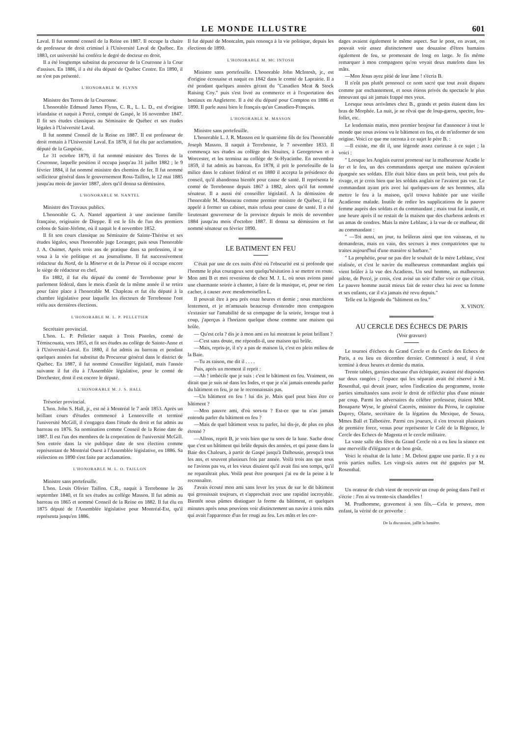LE MONDE ILLUSTRE 601
Laval. Il fut nommé conseil de la Reine en 1887. Il occupe la chaire de professeur de droit criminel à l'Université Laval de Québec. En 1883, cet université lui conféra le degré de docteur en droit.
Il a été longtemps substitut du procureur de la Couronne à la Cour d'assises. En 1886, il a été élu député de Québec Centre. En 1890, il ne s'est pas présenté.
L'HONORABLE M. FLYNN
Ministre des Terres de la Couronne.
L'honorable Edmund James Flynn, C. R., L. L. D., est d'origine irlandaise et naquit à Percé, compté de Gaspé, le 16 novembre 1847. Il fit ses études classiques au Séminaire de Québec et ses études légales à l'Université Laval.
Il fut nommé Conseil de la Reine en 1887. Il est professeur de droit romain à l'Université Laval. En 1878, il fut élu par acclamation, député de la Gaspésie.
Le 31 octobre 1879, il fut nommé ministre des Terres de la Couronne, laquelle position il occupa jusqu'au 31 juillet 1882 ; le 9 février 1884, il fut nommé ministre des chemins de fer. Il fut nommé solliciteur général dans le gouvernement Ross-Taillon, le 12 mai 1885 jusqu'au mois de janvier 1887, alors qu'il donna sa démission.
L'HONORABLE M. NANTEL
Ministre des Travaux publics.
L'honorable G. A. Nantel appartient à une ancienne famille française, originaire de Dieppe. Il est le fils de l'un des premiers colons de Saint-Jérôme, où il naquit le 4 novembre 1852.
Il fit son cours classique au Séminaire de Sainte-Thérèse et ses études légales, sous l'honorable juge Loranger, puis sous l'honorable J. A. Ouimet. Après trois ans de pratique dans sa profession, il se voua à la vie politique et au journalisme. Il fut successivement rédacteur du Nord, de la Minerve et de la Presse où il occupe encore le siège de rédacteur en chef.
En 1882, il fut élu député du comté de Terrebonne pour le parlement fédéral, dans le mois d'août de la même année il se retira pour faire place à l'honorable M. Chapleau et fut élu député à la chambre législative pour laquelle les électeurs de Terrebonne l'ont réélu aux dernières élections.
L'HONORABLE M. L. P. PELLETIER
Secrétaire provincial.
L'hon. L. P. Pelletier naquit à Trois Pistoles, comté de Témiscouata, vers 1855, et fit ses études au collège de Sainte-Anne et à l'Université-Laval. En 1880, il fut admis au barreau et pendant quelques années fut substitut du Procureur général dans le district de Québec. En 1887, il fut nommé Conseiller législatif, mais l'année suivante il fut élu à l'Assemblée législative, pour le comté de Dorchester, dont il est encore le député.
L'HONORABLE M. J. S. HALL
Trésorier provincial.
L'hon. John S. Hall, jr., est né à Montréal le 7 août 1853. Après un brillant cours d'études commencé à Lennoxville et terminé l'université McGill, il s'engagea dans l'étude du droit et fut admis au barreau en 1876. Sa nomination comme Conseil de la Reine date de 1887. Il est l'un des membres de la corporation de l'université McGill. Son entrée dans la vie publique date de son élection comme représentant de Montréal Ouest à l'Assemblée législative, en 1886. Sa réélection en 1890 s'est faite par acclamation.
L'HONORABLE M. L. O. TAILLON
Ministre sans portefeuille.
L'hon. Louis Olivier Taillon. C.R., naquit à Terrebonne le 26 septembre 1840, et fit ses études au collège Masson. Il fut admis au barreau en 1865 et nommé Conseil de la Reine en 1882. Il fut élu en 1875 député de l'Assemblée législative pour Montréal-Est, qu'il représenta jusqu'en 1886.
Il fut député de Montcalm, puis renonça à la vie politique, depuis les élections de 1890.
L'HONORABLE M. MC INTOSH
Ministre sans portefeuille. L'honorable John McIntosh, jr., est d'origine écossaise et naquit en 1842 dans le comté de Laprairie. Il a été pendant quelques années gérant du "Canadien Meat & Stock Raising Coy." puis s'est livré au commerce et à l'exportation des bestiaux en Angleterre. Il a été élu député pour Compton en 1886 et 1890. Il parle aussi bien le français qu'un Canadien-Français.
L'HONORABLE M. MASSON
Ministre sans portefeuille.
L'honorable L. J. R. Masson est le quatrième fils de feu l'honorable Joseph Masson. Il naquit à Terrebonne, le 7 novembre 1833. Il commença ses études au collège des Jésuites, à Georgetown et à Worcester, et les termina au collège de St-Hyacinthe. En novembre 1859, il fut admis au barreau. En 1878, il prit le portefeuille de la milice dans le cabinet fédéral et en 1880 il accepta la présidence du conseil, qu'il abandonna bientôt pour cause de santé. Il représenta le comté de Terrebonne depuis 1867 à 1882, alors qu'il fut nommé sénateur. Il a aussi été conseiller législatif. A la démission de l'honorable M. Mousseau comme premier ministre de Québec, il fut appelé à former un cabinet, mais refusa pour cause de santé. Il a été lieutenant gouverneur de la province depuis le mois de novembre 1884 jusqu'au mois d'octobre 1887. Il donna sa démission et fut nommé sénateur en février 1890.
LE BATIMENT EN FEU
C'était par une de ces nuits d'été où l'obscurité est si profonde que l'homme le plus courageux sent quelqu'hésitation à se mettre en route. Mon ami B et moi revenions de chez M. J. L. où nous avions passé une charmante soirée à chanter, à faire de la musique, et, pour ne rien cacher, à causer avec mesdemoiselles L.
Il pouvait être à peu près onze heures et demie ; nous marchions lentement, et je m'amusais beaucoup d'entendre mon compagnon s'extasier sur l'amabilité de sa compagne de la soirée, lorsque tout à coup, j'aperçus à l'horizon quelque chose comme une maison qui brûle.
— Qu'est cela ? dis je à mon ami en lui montrant le point brillant ?
—C'est sans doute, me répondit-il, une maison qui brûle.
—Mais, repris-je, il n'y a pas de maison là, c'est en plein milieu de la Baie.
—Tu as raison, me dit il . . . .
Puis, après un moment il reprit :
—Ah ! imbécile que je suis : c'est le bâtiment en feu. Vraiment, on dirait que je suis né dans les Indes, et que je n'ai jamais entendu parler du bâtiment en feu, je ne le reconnaissais pas.
—Un bâtiment en feu ! lui dis je. Mais quel peut bien être ce bâtiment ?
—Mon pauvre ami, d'où sors-tu ? Est-ce que tu n'as jamais entendu parler du bâtiment en feu ?
—Mais de quel bâtiment veux tu parler, lui dis-je, de plus en plus étonné ?
—Allons, reprit B, je vois bien que tu sors de la lune. Sache donc que c'est un bâtiment qui brûle depuis des années, et qui passe dans la Baie des Chaleurs, à partir de Gaspé jusqu'à Dalhousie, presqu'à tous les ans, et souvent plusieurs fois par année. Voilà trois ans que nous ne l'avions pas vu, et les vieux disaient qu'il avait fini son temps, qu'il ne reparaîtrait plus. Voilà peut être pourquoi j'ai eu de la peine à le reconnaître.
J'avais écouté mon ami sans lever les yeux de sur le dit bâtiment qui grossissait toujours, et s'approchait avec une rapidité incroyable. Bientôt nous pûmes distinguer la forme du bâtiment, et quelques minutes après nous pouvions voir distinctement un navire à trois mâts qui avait l'apparence d'un fer rougi au feu. Les mâts et les cor-
dages avaient également le même aspect. Sur le pont, en avant, on pouvait voir assez distinctement une douzaine d'êtres humains également de feu, se promenant de long en large. Je fis même remarquer à mon compagnon qu'on voyait deux matelots dans les mâts.
—Mon Jésus ayez pitié de leur âme ! s'écria B.
Il n'eût pas plutôt prononcé ce nom sacré que tout avait disparu comme par enchantement, et nous étions privés du spectacle le plus émouvant qui ait jamais frappé mes yeux.
Lorsque nous arrivâmes chez B., grands et petits étaient dans les bras de Morphée. La nuit, je ne rêvai que de loup-garou, spectre, feu-follet, etc.
Le lendemain matin, mon premier bonjour fut d'annoncer à tout le monde que nous avions vu le bâtiment en feu, et de m'informer de son origine. Voici ce que me raconta à ce sujet le père B. :
—Il existe, me dit il, une légende assez curieuse à ce sujet ; la voici :
" Lorsque les Anglais eurent promené sur la malheureuse Acadie le fer et le feu, un des commandants aperçut une maison qu'avaient épargnée ses soldats. Elle était bâtie dans un petit bois, tout près du rivage, et je crois bien que les soldats anglais ne l'avaient pas vue. Le commandant ayant pris avec lui quelques-uns de ses hommes, alla mettre le feu à la maison, qu'il trouva habitée par une vieille Acadienne malade. Inutile de redire les supplications de la pauvre femme auprès des soldats et du commandant ; mais tout fut inutile, et une heure après il ne restait de la maison que des charbons ardents et un amas de cendres. Mais la mère Leblanc, à la vue de ce malheur, dit au commandant :
" —Toi aussi, un jour, tu brûleras ainsi que ton vaisseau, et tu demanderas, mais en vain, des secours à mes compatriotes que tu traites aujourd'hui d'une manière si barbare."
" La prophétie, pour ne pas dire le souhait de la mère Leblanc, s'est réalisée, et c'est le navire du malheureux commandant anglais qui vient brûler à la vue des Acadiens. Un seul homme, un malheureux pilote, de Percé, je crois, s'est avisé un soir d'aller voir ce que c'était. Le pauvre homme aurait mieux fait de rester chez lui avec sa femme et ses enfants, car il n'a jamais été revu depuis."
Telle est la légende du "bâtiment en feu."
X. VINOY.
AU CERCLE DES ÉCHECS DE PARIS
(Voir gravure)
Le tournoi d'échecs du Grand Cercle et du Cercle des Echecs de Paris, a eu lieu en décembre dernier. Commencé à neuf, il s'est terminé à deux heures et demie du matin.
Trente tables, garnies chacune d'un échiquier, avaient été disposées sur deux rangées ; l'espace qui les séparait avait été réservé à M. Rosenthal, qui devait jouer, selon l'indication du programme, trente parties simultanées sans avoir le droit de réfléchir plus d'une minute par coup. Parmi les adversaires du célèbre professeur, étaient MM. Bonaparte Wyse, le général Cacerès, ministre du Pérou, le capitaine Duprey, Olarte, secrétaire de la légation du Mexique, de Souza, Mmes Ball et Talbotière. Parmi ces joueurs, il s'en trouvait plusieurs de première force, venus pour représenter le Café de la Régence, le Cercle des Echecs de Magenta et le cercle militaire.
La vaste salle des fêtes du Grand Cercle où a eu lieu la séance est une merveille d'élégance et de bon goût.
Voici le résultat de la lutte : M. Debost gagne une partie. Il y a eu trois parties nulles. Les vingt-six autres ont été gagnées par M. Rosenthal.
Un orateur de club vient de recevoir un coup de poing dans l'œil et s'écrie : J'en ai vu trente-six chandelles !
M. Prudhomme, gravement à son fils.—Cela te prouve, mon enfant, la vérité de ce proverbe :
De la discussion, jaillit la lumière.